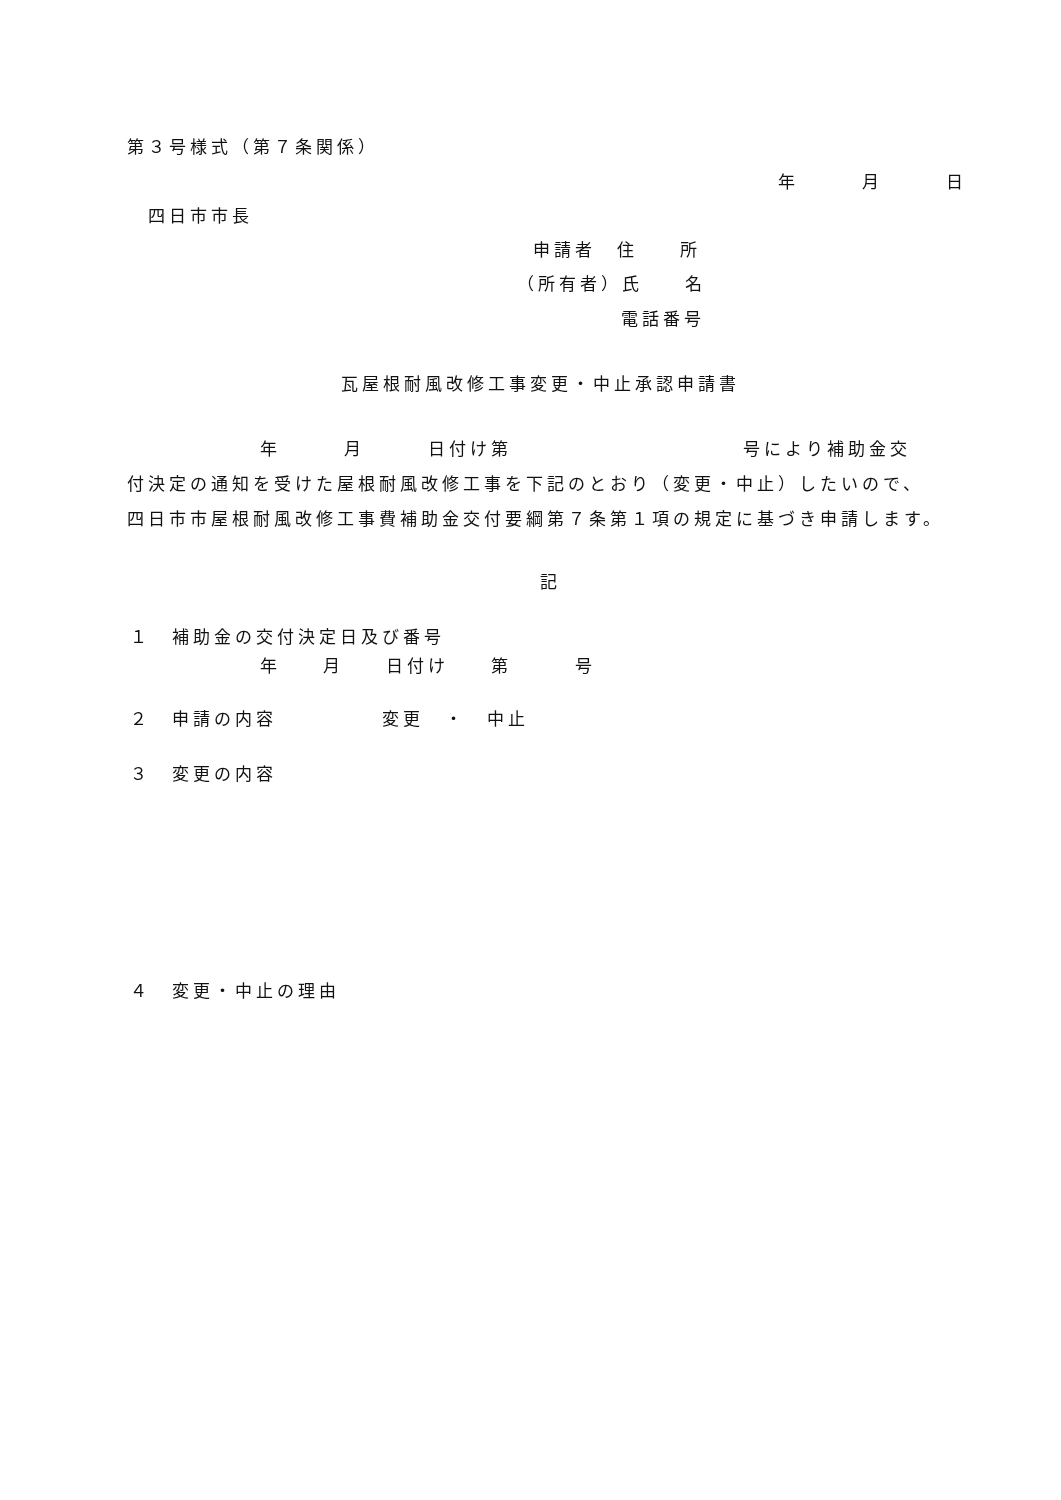第３号様式（第７条関係）
年　　　月　　　日
四日市市長
申請者　住　　所
（所有者）氏　　名
電話番号
瓦屋根耐風改修工事変更・中止承認申請書
年　　　月　　　日付け第　　　　　　　　　　　号により補助金交
付決定の通知を受けた屋根耐風改修工事を下記のとおり（変更・中止）したいので、
四日市市屋根耐風改修工事費補助金交付要綱第７条第１項の規定に基づき申請します。
記
１　補助金の交付決定日及び番号
年　　月　　日付け　　第　　　号
２　申請の内容　　　　　変更　・　中止
３　変更の内容
４　変更・中止の理由